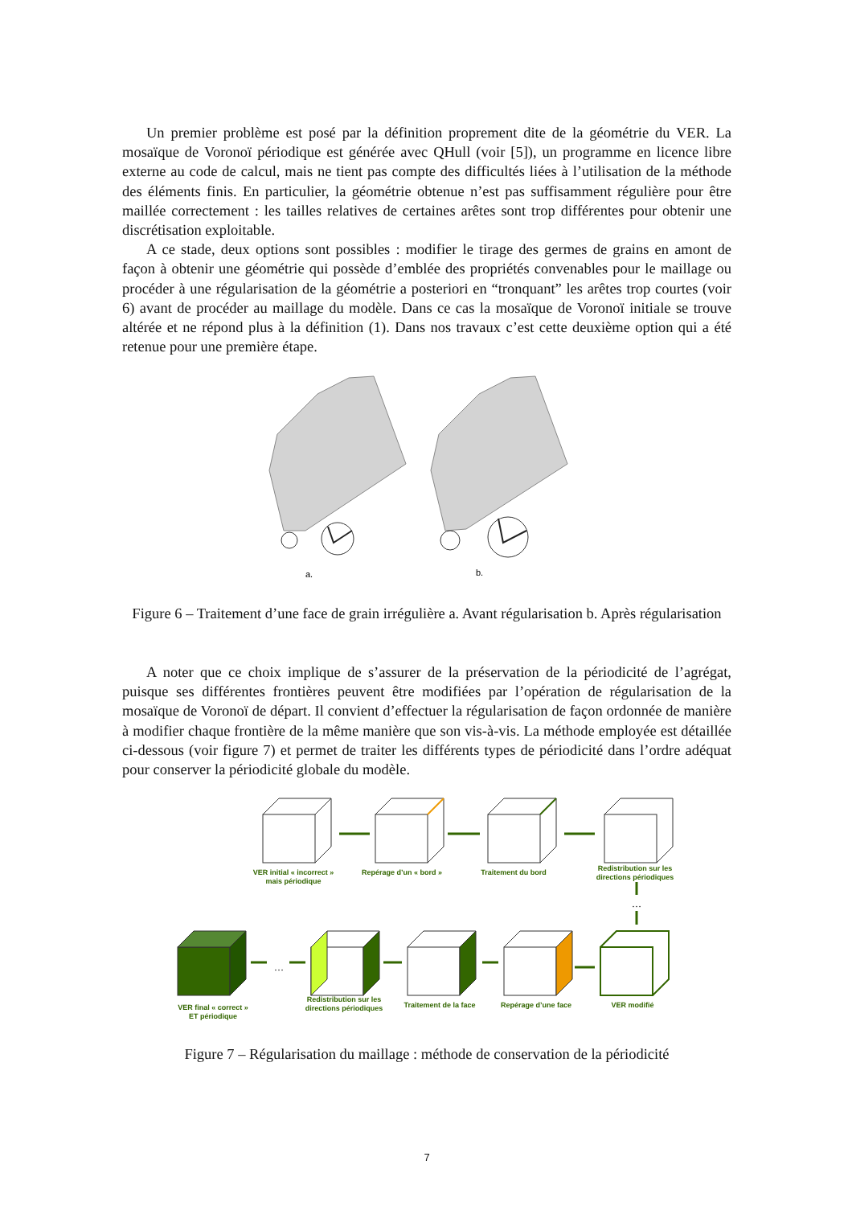Un premier problème est posé par la définition proprement dite de la géométrie du VER. La mosaïque de Voronoï périodique est générée avec QHull (voir [5]), un programme en licence libre externe au code de calcul, mais ne tient pas compte des difficultés liées à l’utilisation de la méthode des éléments finis. En particulier, la géométrie obtenue n’est pas suffisamment régulière pour être maillée correctement : les tailles relatives de certaines arêtes sont trop différentes pour obtenir une discrétisation exploitable.
A ce stade, deux options sont possibles : modifier le tirage des germes de grains en amont de façon à obtenir une géométrie qui possède d’emblée des propriétés convenables pour le maillage ou procéder à une régularisation de la géométrie a posteriori en “tronquant” les arêtes trop courtes (voir 6) avant de procéder au maillage du modèle. Dans ce cas la mosaïque de Voronoï initiale se trouve altérée et ne répond plus à la définition (1). Dans nos travaux c’est cette deuxième option qui a été retenue pour une première étape.
a.
b.
Figure 6 – Traitement d’une face de grain irrégulière a. Avant régularisation b. Après régularisation
A noter que ce choix implique de s’assurer de la préservation de la périodicité de l’agrégat, puisque ses différentes frontières peuvent être modifiées par l’opération de régularisation de la mosaïque de Voronoï de départ. Il convient d’effectuer la régularisation de façon ordonnée de manière à modifier chaque frontière de la même manière que son vis-à-vis. La méthode employée est détaillée ci-dessous (voir figure 7) et permet de traiter les différents types de périodicité dans l’ordre adéquat pour conserver la périodicité globale du modèle.
VER initial « incorrect »
mais périodique
Repérage d’un « bord »
Traitement du bord
Redistribution sur les
directions périodiques
…
…
VER final « correct »
ET périodique
Redistribution sur les
directions périodiques
Traitement de la face
Repérage d’une face
VER modifié
Figure 7 – Régularisation du maillage : méthode de conservation de la périodicité
7